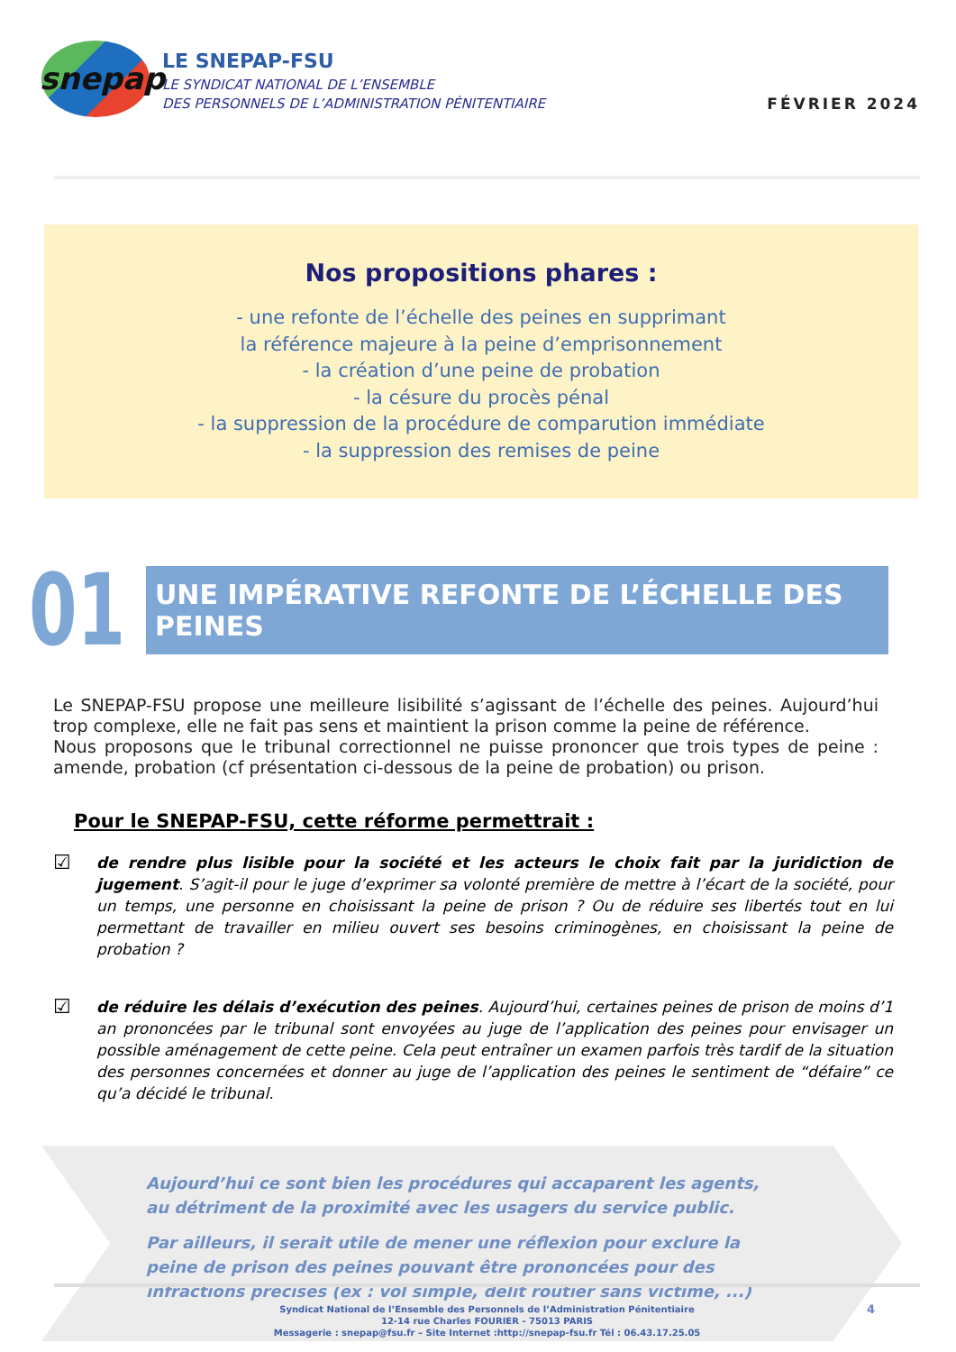snepap
LE SNEPAP-FSU
LE SYNDICAT NATIONAL DE L’ENSEMBLE
DES PERSONNELS DE L’ADMINISTRATION PÉNITENTIAIRE
FÉVRIER 2024
Nos propositions phares :
- une refonte de l’échelle des peines en supprimant
la référence majeure à la peine d’emprisonnement
- la création d’une peine de probation
- la césure du procès pénal
- la suppression de la procédure de comparution immédiate
- la suppression des remises de peine
01
UNE IMPÉRATIVE REFONTE DE L’ÉCHELLE DES PEINES
Le SNEPAP-FSU propose une meilleure lisibilité s’agissant de l’échelle des peines. Aujourd’hui trop complexe, elle ne fait pas sens et maintient la prison comme la peine de référence.
Nous proposons que le tribunal correctionnel ne puisse prononcer que trois types de peine : amende, probation (cf présentation ci-dessous de la peine de probation) ou prison.
Pour le SNEPAP-FSU, cette réforme permettrait :
☑
de rendre plus lisible pour la société et les acteurs le choix fait par la juridiction de jugement. S’agit-il pour le juge d’exprimer sa volonté première de mettre à l’écart de la société, pour un temps, une personne en choisissant la peine de prison ? Ou de réduire ses libertés tout en lui permettant de travailler en milieu ouvert ses besoins criminogènes, en choisissant la peine de probation ?
☑
de réduire les délais d’exécution des peines. Aujourd’hui, certaines peines de prison de moins d’1 an prononcées par le tribunal sont envoyées au juge de l’application des peines pour envisager un possible aménagement de cette peine. Cela peut entraîner un examen parfois très tardif de la situation des personnes concernées et donner au juge de l’application des peines le sentiment de “défaire” ce qu’a décidé le tribunal.
Aujourd’hui ce sont bien les procédures qui accaparent les agents, au détriment de la proximité avec les usagers du service public.
Par ailleurs, il serait utile de mener une réflexion pour exclure la peine de prison des peines pouvant être prononcées pour des infractions précises (ex : vol simple, délit routier sans victime, ...)
Syndicat National de l’Ensemble des Personnels de l’Administration Pénitentiaire
12-14 rue Charles FOURIER - 75013 PARIS
Messagerie : snepap@fsu.fr – Site Internet :http://snepap-fsu.fr Tél : 06.43.17.25.05
4